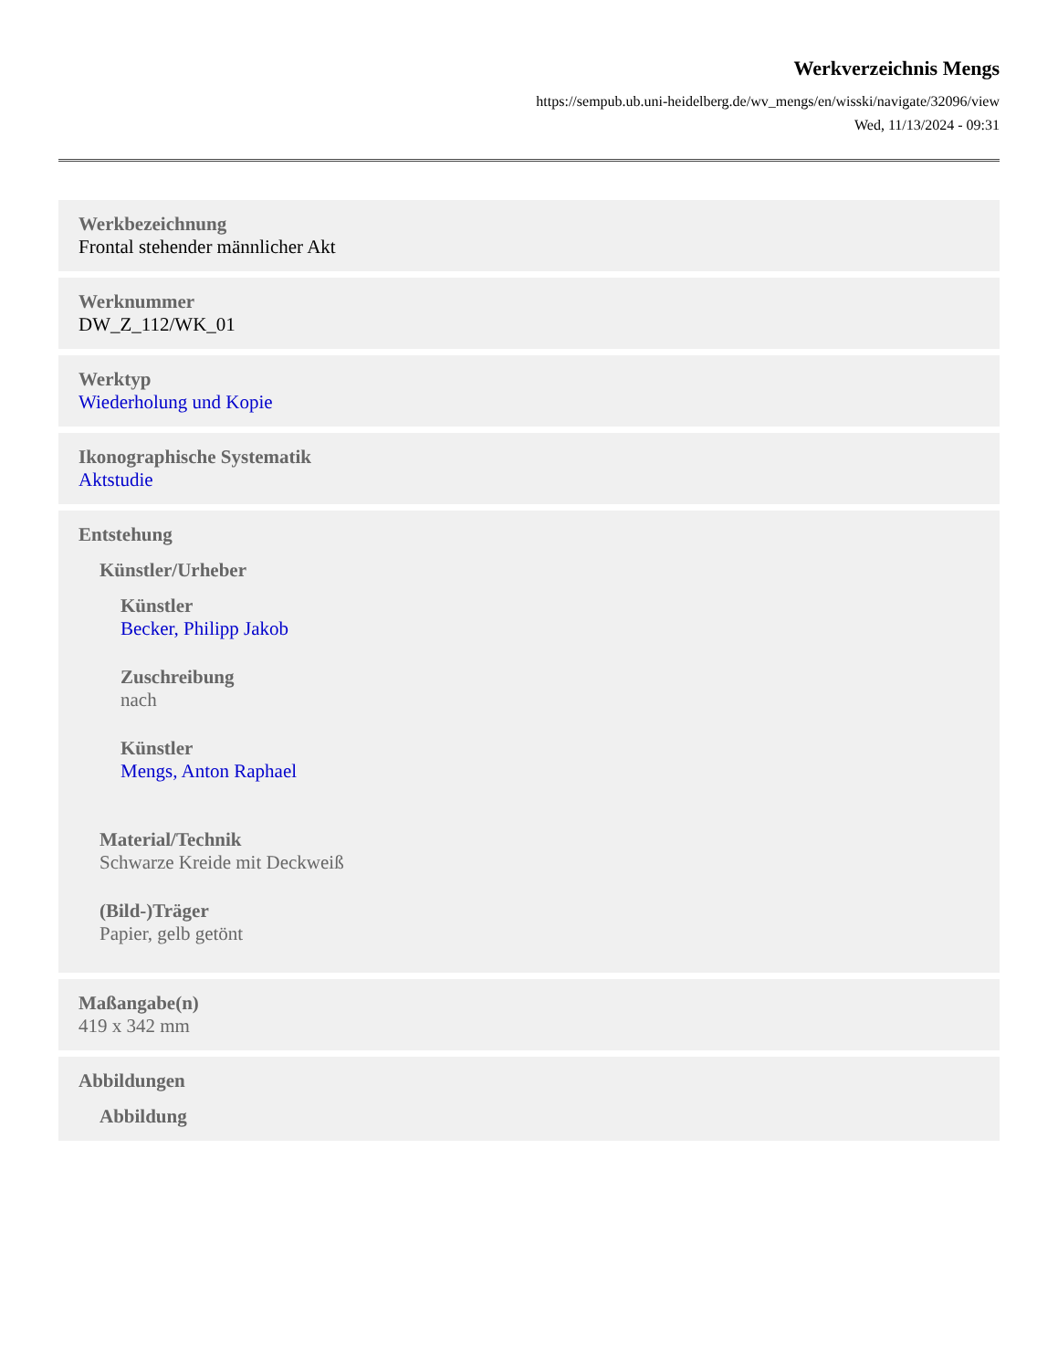Werkverzeichnis Mengs
https://sempub.ub.uni-heidelberg.de/wv_mengs/en/wisski/navigate/32096/view
Wed, 11/13/2024 - 09:31
Werkbezeichnung
Frontal stehender männlicher Akt
Werknummer
DW_Z_112/WK_01
Werktyp
Wiederholung und Kopie
Ikonographische Systematik
Aktstudie
Entstehung
Künstler/Urheber
Künstler
Becker, Philipp Jakob
Zuschreibung
nach
Künstler
Mengs, Anton Raphael
Material/Technik
Schwarze Kreide mit Deckweiß
(Bild-)Träger
Papier, gelb getönt
Maßangabe(n)
419 x 342 mm
Abbildungen
Abbildung